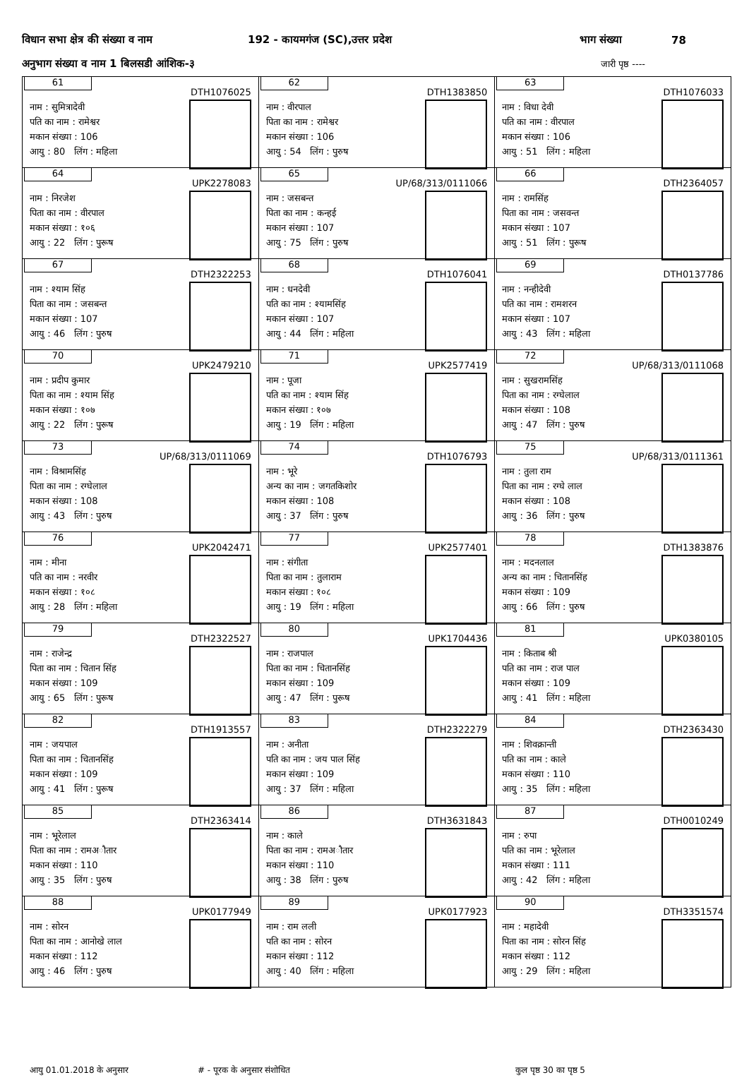विधान सभा क्षेत्र की संख्या व नाम 192 - कायमगंज (SC),उत्तर प्रदेश भाग संख्या 78
अनुभाग संख्या व नाम 1 बिलसडी आंशिक-३ जारी पृष्ठ ----
| 61 DTH1076025 नाम : सुमित्रादेवी पति का नाम : रामेश्वर मकान संख्या : 106 आयु : 80 लिंग : महिला | 62 DTH1383850 नाम : वीरपाल पिता का नाम : रामेश्वर मकान संख्या : 106 आयु : 54 लिंग : पुरुष | 63 DTH1076033 नाम : विधा देवी पति का नाम : वीरपाल मकान संख्या : 106 आयु : 51 लिंग : महिला |
| 64 UPK2278083 नाम : निरजेश पिता का नाम : वीरपाल मकान संख्या : १०६ आयु : 22 लिंग : पुरूष | 65 UP/68/313/0111066 नाम : जसबन्त पिता का नाम : कन्हई मकान संख्या : 107 आयु : 75 लिंग : पुरुष | 66 DTH2364057 नाम : रामसिंह पिता का नाम : जसवन्त मकान संख्या : 107 आयु : 51 लिंग : पुरूष |
| 67 DTH2322253 नाम : श्याम सिंह पिता का नाम : जसबन्त मकान संख्या : 107 आयु : 46 लिंग : पुरुष | 68 DTH1076041 नाम : धनदेवी पति का नाम : श्यामसिंह मकान संख्या : 107 आयु : 44 लिंग : महिला | 69 DTH0137786 नाम : नन्हीदेवी पति का नाम : रामशरन मकान संख्या : 107 आयु : 43 लिंग : महिला |
| 70 UPK2479210 नाम : प्रदीप कुमार पिता का नाम : श्याम सिंह मकान संख्या : १०७ आयु : 22 लिंग : पुरूष | 71 UPK2577419 नाम : पूजा पति का नाम : श्याम सिंह मकान संख्या : १०७ आयु : 19 लिंग : महिला | 72 UP/68/313/0111068 नाम : सुखरामसिंह पिता का नाम : रग्घेलाल मकान संख्या : 108 आयु : 47 लिंग : पुरुष |
| 73 UP/68/313/0111069 नाम : विश्रामसिंह पिता का नाम : रग्घेलाल मकान संख्या : 108 आयु : 43 लिंग : पुरुष | 74 DTH1076793 नाम : भूरे अन्य का नाम : जगतकिशोर मकान संख्या : 108 आयु : 37 लिंग : पुरुष | 75 UP/68/313/0111361 नाम : तुला राम पिता का नाम : रग्घे लाल मकान संख्या : 108 आयु : 36 लिंग : पुरुष |
| 76 UPK2042471 नाम : मीना पति का नाम : नरवीर मकान संख्या : १०८ आयु : 28 लिंग : महिला | 77 UPK2577401 नाम : संगीता पिता का नाम : तुलाराम मकान संख्या : १०८ आयु : 19 लिंग : महिला | 78 DTH1383876 नाम : मदनलाल अन्य का नाम : चितानसिंह मकान संख्या : 109 आयु : 66 लिंग : पुरुष |
| 79 DTH2322527 नाम : राजेन्द्र पिता का नाम : चितान सिंह मकान संख्या : 109 आयु : 65 लिंग : पुरूष | 80 UPK1704436 नाम : राजपाल पिता का नाम : चितानसिंह मकान संख्या : 109 आयु : 47 लिंग : पुरूष | 81 UPK0380105 नाम : किताब श्री पति का नाम : राज पाल मकान संख्या : 109 आयु : 41 लिंग : महिला |
| 82 DTH1913557 नाम : जयपाल पिता का नाम : चितानसिंह मकान संख्या : 109 आयु : 41 लिंग : पुरूष | 83 DTH2322279 नाम : अनीता पति का नाम : जय पाल सिंह मकान संख्या : 109 आयु : 37 लिंग : महिला | 84 DTH2363430 नाम : शिवक्रान्ती पति का नाम : काले मकान संख्या : 110 आयु : 35 लिंग : महिला |
| 85 DTH2363414 नाम : भूरेलाल पिता का नाम : रामअौतार मकान संख्या : 110 आयु : 35 लिंग : पुरुष | 86 DTH3631843 नाम : काले पिता का नाम : रामअौतार मकान संख्या : 110 आयु : 38 लिंग : पुरुष | 87 DTH0010249 नाम : रुपा पति का नाम : भूरेलाल मकान संख्या : 111 आयु : 42 लिंग : महिला |
| 88 UPK0177949 नाम : सोरन पिता का नाम : आनोखे लाल मकान संख्या : 112 आयु : 46 लिंग : पुरुष | 89 UPK0177923 नाम : राम लली पति का नाम : सोरन मकान संख्या : 112 आयु : 40 लिंग : महिला | 90 DTH3351574 नाम : महादेवी पिता का नाम : सोरन सिंह मकान संख्या : 112 आयु : 29 लिंग : महिला |
आयु 01.01.2018 के अनुसार # - पूरक के अनुसार संशोधित कुल पृष्ठ 30 का पृष्ठ 5